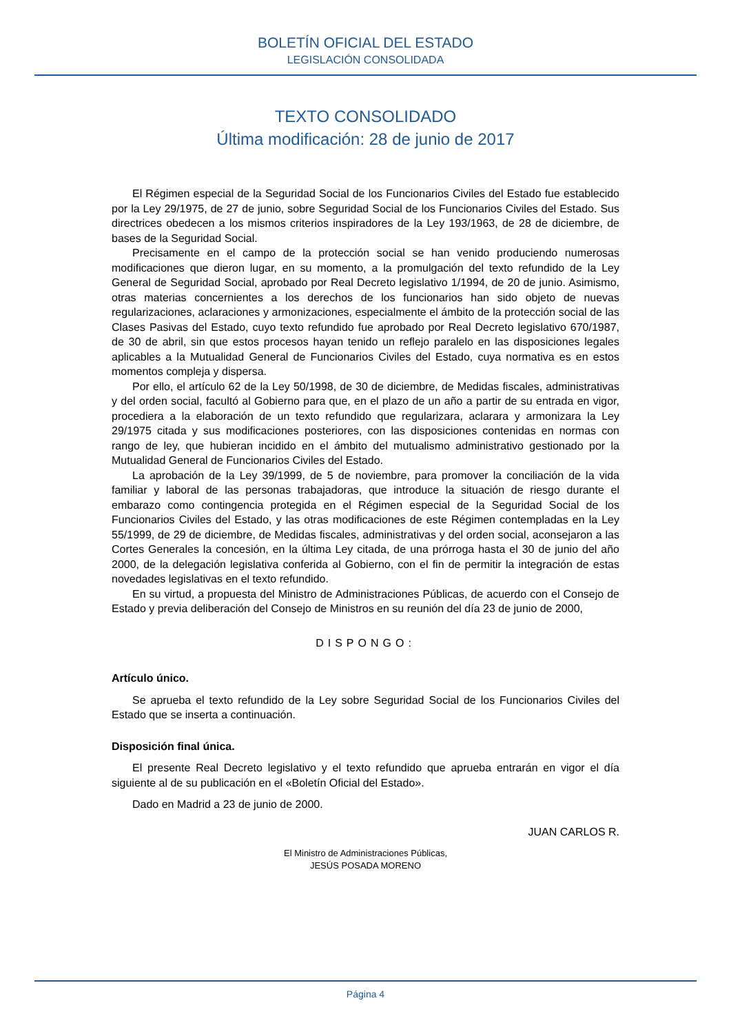BOLETÍN OFICIAL DEL ESTADO
LEGISLACIÓN CONSOLIDADA
TEXTO CONSOLIDADO
Última modificación: 28 de junio de 2017
El Régimen especial de la Seguridad Social de los Funcionarios Civiles del Estado fue establecido por la Ley 29/1975, de 27 de junio, sobre Seguridad Social de los Funcionarios Civiles del Estado. Sus directrices obedecen a los mismos criterios inspiradores de la Ley 193/1963, de 28 de diciembre, de bases de la Seguridad Social.
Precisamente en el campo de la protección social se han venido produciendo numerosas modificaciones que dieron lugar, en su momento, a la promulgación del texto refundido de la Ley General de Seguridad Social, aprobado por Real Decreto legislativo 1/1994, de 20 de junio. Asimismo, otras materias concernientes a los derechos de los funcionarios han sido objeto de nuevas regularizaciones, aclaraciones y armonizaciones, especialmente el ámbito de la protección social de las Clases Pasivas del Estado, cuyo texto refundido fue aprobado por Real Decreto legislativo 670/1987, de 30 de abril, sin que estos procesos hayan tenido un reflejo paralelo en las disposiciones legales aplicables a la Mutualidad General de Funcionarios Civiles del Estado, cuya normativa es en estos momentos compleja y dispersa.
Por ello, el artículo 62 de la Ley 50/1998, de 30 de diciembre, de Medidas fiscales, administrativas y del orden social, facultó al Gobierno para que, en el plazo de un año a partir de su entrada en vigor, procediera a la elaboración de un texto refundido que regularizara, aclarara y armonizara la Ley 29/1975 citada y sus modificaciones posteriores, con las disposiciones contenidas en normas con rango de ley, que hubieran incidido en el ámbito del mutualismo administrativo gestionado por la Mutualidad General de Funcionarios Civiles del Estado.
La aprobación de la Ley 39/1999, de 5 de noviembre, para promover la conciliación de la vida familiar y laboral de las personas trabajadoras, que introduce la situación de riesgo durante el embarazo como contingencia protegida en el Régimen especial de la Seguridad Social de los Funcionarios Civiles del Estado, y las otras modificaciones de este Régimen contempladas en la Ley 55/1999, de 29 de diciembre, de Medidas fiscales, administrativas y del orden social, aconsejaron a las Cortes Generales la concesión, en la última Ley citada, de una prórroga hasta el 30 de junio del año 2000, de la delegación legislativa conferida al Gobierno, con el fin de permitir la integración de estas novedades legislativas en el texto refundido.
En su virtud, a propuesta del Ministro de Administraciones Públicas, de acuerdo con el Consejo de Estado y previa deliberación del Consejo de Ministros en su reunión del día 23 de junio de 2000,
DISPONGO:
Artículo único.
Se aprueba el texto refundido de la Ley sobre Seguridad Social de los Funcionarios Civiles del Estado que se inserta a continuación.
Disposición final única.
El presente Real Decreto legislativo y el texto refundido que aprueba entrarán en vigor el día siguiente al de su publicación en el «Boletín Oficial del Estado».
Dado en Madrid a 23 de junio de 2000.
JUAN CARLOS R.
El Ministro de Administraciones Públicas,
JESÚS POSADA MORENO
Página 4